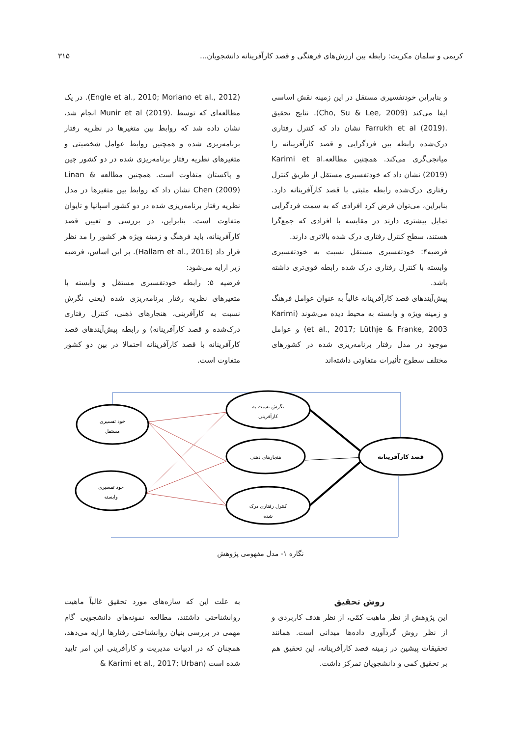کریمی و سلمان مکریت: رابطه بین ارزش‌های فرهنگی و قصد کارآفرینانه دانشجویان... ۳۱۵
و بنابراین خودتفسیری مستقل در این زمینه نقش اساسی ایفا می‌کند (Cho, Su & Lee, 2009). نتایج تحقیق .Farrukh et al (2019) نشان داد که کنترل رفتاری درک‌شده رابطه بین فردگرایی و قصد کارآفرینانه را میانجی‌گری می‌کند. همچنین مطالعه.Karimi et al (2019) نشان داد که خودتفسیری مستقل از طریق کنترل رفتاری درک‌شده رابطه مثبتی با قصد کارآفرینانه دارد. بنابراین، می‌توان فرض کرد افرادی که به سمت فردگرایی تمایل بیشتری دارند در مقایسه با افرادی که جمع‌گرا هستند، سطح کنترل رفتاری درک شده بالاتری دارند.
فرضیه۴: خودتفسیری مستقل نسبت به خودتفسیری وابسته با کنترل رفتاری درک شده رابطه قوی‌تری داشته باشد.
پیش‌آیندهای قصد کارآفرینانه غالباً به عنوان عوامل فرهنگ و زمینه ویژه و وابسته به محیط دیده می‌شوند (Karimi et al., 2017; Lüthje & Franke, 2003) و عوامل موجود در مدل رفتار برنامه‌ریزی شده در کشورهای مختلف سطوح تأثیرات متفاوتی داشته‌اند
(Engle et al., 2010; Moriano et al., 2012). در یک مطالعه‌ای که توسط .Munir et al (2019) انجام شد، نشان داده شد که روابط بین متغیرها در نظریه رفتار برنامه‌ریزی شده و همچنین روابط عوامل شخصیتی و متغیرهای نظریه رفتار برنامه‌ریزی شده در دو کشور چین و پاکستان متفاوت است. همچنین مطالعه Linan & Chen (2009) نشان داد که روابط بین متغیرها در مدل نظریه رفتار برنامه‌ریزی شده در دو کشور اسپانیا و تایوان متفاوت است. بنابراین، در بررسی و تعیین قصد کارآفرینانه، باید فرهنگ و زمینه ویژه هر کشور را مد نظر قرار داد (Hallam et al., 2016). بر این اساس، فرضیه زیر ارایه می‌شود:
فرضیه ۵: رابطه خودتفسیری مستقل و وابسته با متغیرهای نظریه رفتار برنامه‌ریزی شده (یعنی نگرش نسبت به کارآفرینی، هنجارهای ذهنی، کنترل رفتاری درک‌شده و قصد کارآفرینانه) و رابطه پیش‌آیندهای قصد کارآفرینانه با قصد کارآفرینانه احتمالا در بین دو کشور متفاوت است.
خود تفسیری
مستقل
خود تفسیری
وابسته
نگرش نسبت به
کارآفرینی
هنجارهای ذهنی
کنترل رفتاری درک
شده
قصد کارآفرینانه
نگاره ۱- مدل مفهومی پژوهش
روش تحقیق
این پژوهش از نظر ماهیت کمّی، از نظر هدف کاربردی و از نظر روش گردآوری داده‌ها میدانی است. همانند تحقیقات پیشین در زمینه قصد کارآفرینانه، این تحقیق هم بر تحقیق کمی و دانشجویان تمرکز داشت.
به علت این که سازه‌های مورد تحقیق غالباً ماهیت روانشناختی داشتند، مطالعه نمونه‌های دانشجویی گام مهمی در بررسی بنیان روانشناختی رفتارها ارایه می‌دهد، همچنان که در ادبیات مدیریت و کارآفرینی این امر تایید شده است (Karimi et al., 2017; Urban &